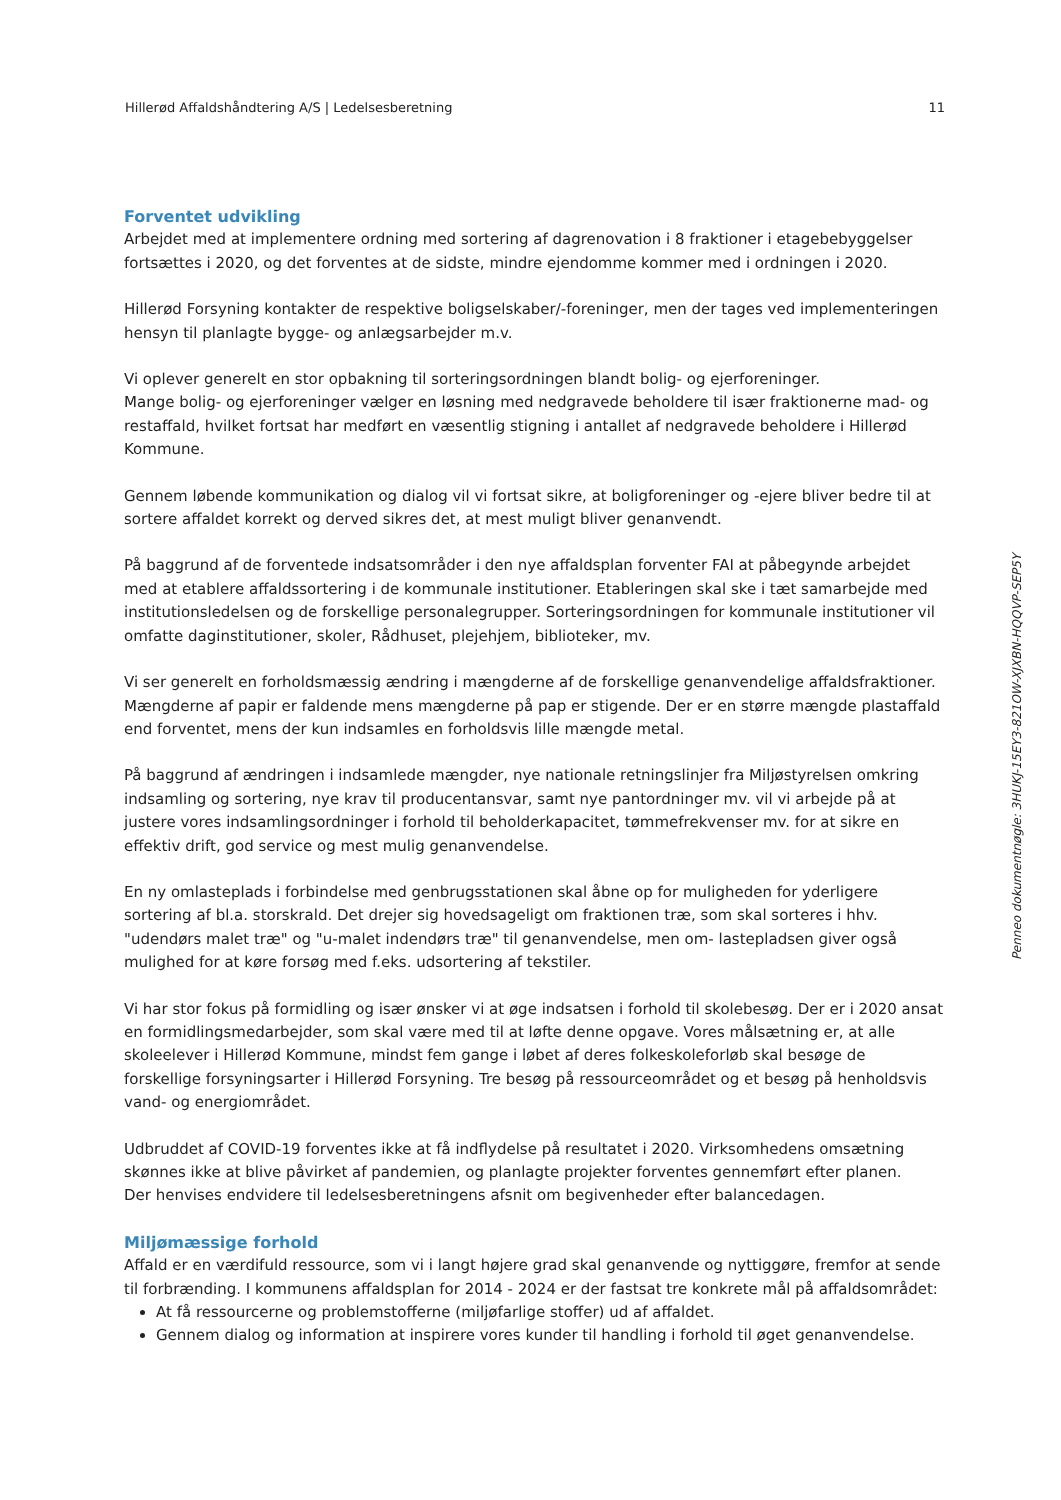Hillerød Affaldshåndtering A/S | Ledelsesberetning 11
Forventet udvikling
Arbejdet med at implementere ordning med sortering af dagrenovation i 8 fraktioner i etagebebyggelser fortsættes i 2020, og det forventes at de sidste, mindre ejendomme kommer med i ordningen i 2020.
Hillerød Forsyning kontakter de respektive boligselskaber/-foreninger, men der tages ved implementeringen hensyn til planlagte bygge- og anlægsarbejder m.v.
Vi oplever generelt en stor opbakning til sorteringsordningen blandt bolig- og ejerforeninger.
Mange bolig- og ejerforeninger vælger en løsning med nedgravede beholdere til især fraktionerne mad- og restaffald, hvilket fortsat har medført en væsentlig stigning i antallet af nedgravede beholdere i Hillerød Kommune.
Gennem løbende kommunikation og dialog vil vi fortsat sikre, at boligforeninger og -ejere bliver bedre til at sortere affaldet korrekt og derved sikres det, at mest muligt bliver genanvendt.
På baggrund af de forventede indsatsområder i den nye affaldsplan forventer FAI at påbegynde arbejdet med at etablere affaldssortering i de kommunale institutioner. Etableringen skal ske i tæt samarbejde med institutionsledelsen og de forskellige personalegrupper. Sorteringsordningen for kommunale institutioner vil omfatte daginstitutioner, skoler, Rådhuset, plejehjem, biblioteker, mv.
Vi ser generelt en forholdsmæssig ændring i mængderne af de forskellige genanvendelige affaldsfraktioner. Mængderne af papir er faldende mens mængderne på pap er stigende. Der er en større mængde plastaffald end forventet, mens der kun indsamles en forholdsvis lille mængde metal.
På baggrund af ændringen i indsamlede mængder, nye nationale retningslinjer fra Miljøstyrelsen omkring indsamling og sortering, nye krav til producentansvar, samt nye pantordninger mv. vil vi arbejde på at justere vores indsamlingsordninger i forhold til beholderkapacitet, tømmefrekvenser mv. for at sikre en effektiv drift, god service og mest mulig genanvendelse.
En ny omlasteplads i forbindelse med genbrugsstationen skal åbne op for muligheden for yderligere sortering af bl.a. storskrald. Det drejer sig hovedsageligt om fraktionen træ, som skal sorteres i hhv. "udendørs malet træ" og "u-malet indendørs træ" til genanvendelse, men om- lastepladsen giver også mulighed for at køre forsøg med f.eks. udsortering af tekstiler.
Vi har stor fokus på formidling og især ønsker vi at øge indsatsen i forhold til skolebesøg. Der er i 2020 ansat en formidlingsmedarbejder, som skal være med til at løfte denne opgave. Vores målsætning er, at alle skoleelever i Hillerød Kommune, mindst fem gange i løbet af deres folkeskoleforløb skal besøge de forskellige forsyningsarter i Hillerød Forsyning. Tre besøg på ressourceområdet og et besøg på henholdsvis vand- og energiområdet.
Udbruddet af COVID-19 forventes ikke at få indflydelse på resultatet i 2020. Virksomhedens omsætning skønnes ikke at blive påvirket af pandemien, og planlagte projekter forventes gennemført efter planen.
Der henvises endvidere til ledelsesberetningens afsnit om begivenheder efter balancedagen.
Miljømæssige forhold
Affald er en værdifuld ressource, som vi i langt højere grad skal genanvende og nyttiggøre, fremfor at sende til forbrænding. I kommunens affaldsplan for 2014 - 2024 er der fastsat tre konkrete mål på affaldsområdet:
At få ressourcerne og problemstofferne (miljøfarlige stoffer) ud af affaldet.
Gennem dialog og information at inspirere vores kunder til handling i forhold til øget genanvendelse.
Penneo dokumentnøgle: 3HUKJ-15EY3-821OW-XJXBN-HQQVP-SEP5Y